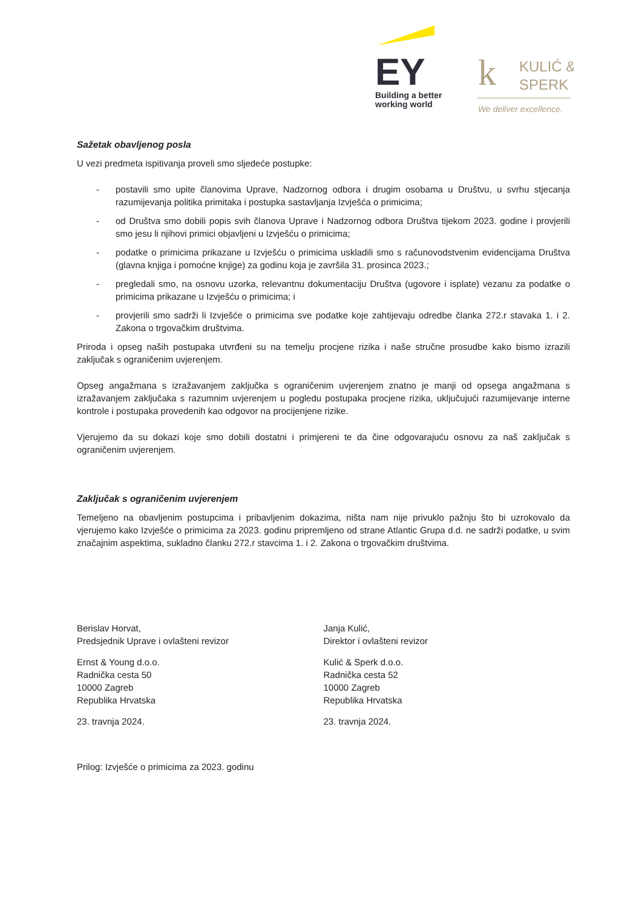EY
Building a better
working world
k
KULIĆ &
SPERK
We deliver excellence.
Sažetak obavljenog posla
U vezi predmeta ispitivanja proveli smo sljedeće postupke:
- postavili smo upite članovima Uprave, Nadzornog odbora i drugim osobama u Društvu, u svrhu stjecanja razumijevanja politika primitaka i postupka sastavljanja Izvješća o primicima;
- od Društva smo dobili popis svih članova Uprave i Nadzornog odbora Društva tijekom 2023. godine i provjerili smo jesu li njihovi primici objavljeni u Izvješću o primicima;
- podatke o primicima prikazane u Izvješću o primicima uskladili smo s računovodstvenim evidencijama Društva (glavna knjiga i pomoćne knjige) za godinu koja je završila 31. prosinca 2023.;
- pregledali smo, na osnovu uzorka, relevantnu dokumentaciju Društva (ugovore i isplate) vezanu za podatke o primicima prikazane u Izvješću o primicima; i
- provjerili smo sadrži li Izvješće o primicima sve podatke koje zahtijevaju odredbe članka 272.r stavaka 1. i 2. Zakona o trgovačkim društvima.
Priroda i opseg naših postupaka utvrđeni su na temelju procjene rizika i naše stručne prosudbe kako bismo izrazili zaključak s ograničenim uvjerenjem.
Opseg angažmana s izražavanjem zaključka s ograničenim uvjerenjem znatno je manji od opsega angažmana s izražavanjem zaključaka s razumnim uvjerenjem u pogledu postupaka procjene rizika, uključujući razumijevanje interne kontrole i postupaka provedenih kao odgovor na procijenjene rizike.
Vjerujemo da su dokazi koje smo dobili dostatni i primjereni te da čine odgovarajuću osnovu za naš zaključak s ograničenim uvjerenjem.
Zaključak s ograničenim uvjerenjem
Temeljeno na obavljenim postupcima i pribavljenim dokazima, ništa nam nije privuklo pažnju što bi uzrokovalo da vjerujemo kako Izvješće o primicima za 2023. godinu pripremljeno od strane Atlantic Grupa d.d. ne sadrži podatke, u svim značajnim aspektima, sukladno članku 272.r stavcima 1. i 2. Zakona o trgovačkim društvima.
Berislav Horvat,
Predsjednik Uprave i ovlašteni revizor
Ernst & Young d.o.o.
Radnička cesta 50
10000 Zagreb
Republika Hrvatska
23. travnja 2024.
Janja Kulić,
Direktor i ovlašteni revizor
Kulić & Sperk d.o.o.
Radnička cesta 52
10000 Zagreb
Republika Hrvatska
23. travnja 2024.
Prilog: Izvješće o primicima za 2023. godinu